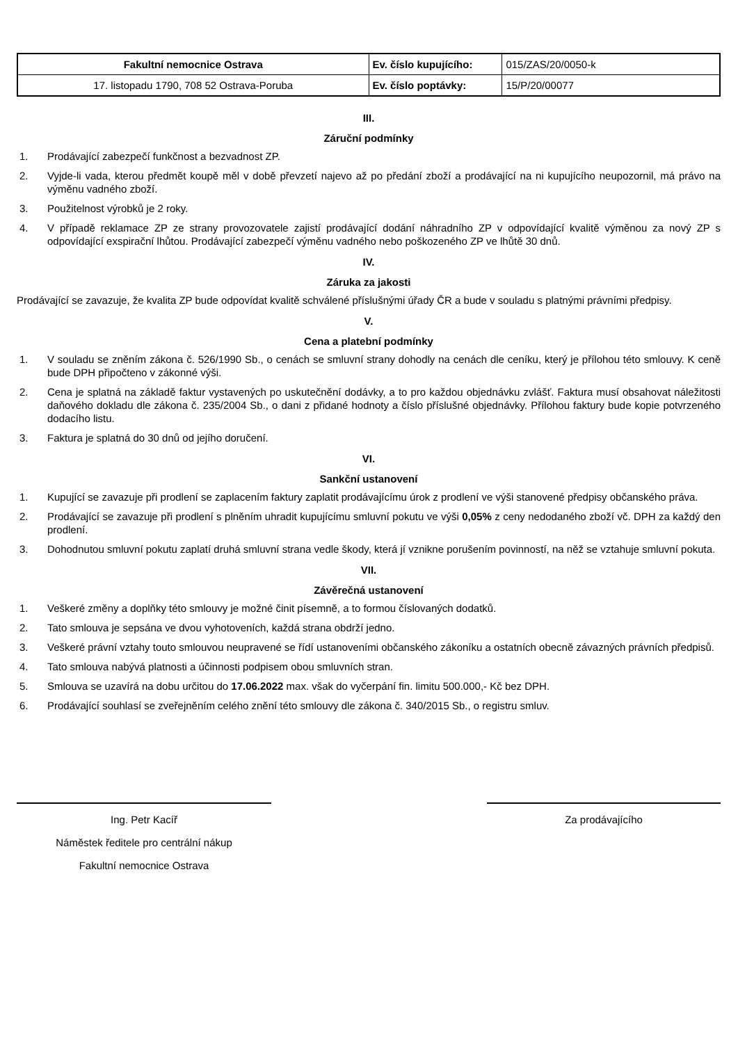| Fakultní nemocnice Ostrava | Ev. číslo kupujícího: | 015/ZAS/20/0050-k |
| 17. listopadu 1790, 708 52 Ostrava-Poruba | Ev. číslo poptávky: | 15/P/20/00077 |
III.
Záruční podmínky
1. Prodávající zabezpečí funkčnost a bezvadnost ZP.
2. Vyjde-li vada, kterou předmět koupě měl v době převzetí najevo až po předání zboží a prodávající na ni kupujícího neupozornil, má právo na výměnu vadného zboží.
3. Použitelnost výrobků je 2 roky.
4. V případě reklamace ZP ze strany provozovatele zajistí prodávající dodání náhradního ZP v odpovídající kvalitě výměnou za nový ZP s odpovídající exspirační lhůtou. Prodávající zabezpečí výměnu vadného nebo poškozeného ZP ve lhůtě 30 dnů.
IV.
Záruka za jakosti
Prodávající se zavazuje, že kvalita ZP bude odpovídat kvalitě schválené příslušnými úřady ČR a bude v souladu s platnými právními předpisy.
V.
Cena a platební podmínky
1. V souladu se zněním zákona č. 526/1990 Sb., o cenách se smluvní strany dohodly na cenách dle ceníku, který je přílohou této smlouvy. K ceně bude DPH připočteno v zákonné výši.
2. Cena je splatná na základě faktur vystavených po uskutečnění dodávky, a to pro každou objednávku zvlášť. Faktura musí obsahovat náležitosti daňového dokladu dle zákona č. 235/2004 Sb., o dani z přidané hodnoty a číslo příslušné objednávky. Přílohou faktury bude kopie potvrzeného dodacího listu.
3. Faktura je splatná do 30 dnů od jejího doručení.
VI.
Sankční ustanovení
1. Kupující se zavazuje při prodlení se zaplacením faktury zaplatit prodávajícímu úrok z prodlení ve výši stanovené předpisy občanského práva.
2. Prodávající se zavazuje při prodlení s plněním uhradit kupujícímu smluvní pokutu ve výši 0,05% z ceny nedodaného zboží vč. DPH za každý den prodlení.
3. Dohodnutou smluvní pokutu zaplatí druhá smluvní strana vedle škody, která jí vznikne porušením povinností, na něž se vztahuje smluvní pokuta.
VII.
Závěrečná ustanovení
1. Veškeré změny a doplňky této smlouvy je možné činit písemně, a to formou číslovaných dodatků.
2. Tato smlouva je sepsána ve dvou vyhotoveních, každá strana obdrží jedno.
3. Veškeré právní vztahy touto smlouvou neupravené se řídí ustanoveními občanského zákoníku a ostatních obecně závazných právních předpisů.
4. Tato smlouva nabývá platnosti a účinnosti podpisem obou smluvních stran.
5. Smlouva se uzavírá na dobu určitou do 17.06.2022 max. však do vyčerpání fin. limitu 500.000,- Kč bez DPH.
6. Prodávající souhlasí se zveřejněním celého znění této smlouvy dle zákona č. 340/2015 Sb., o registru smluv.
Ing. Petr Kacíř
Náměstek ředitele pro centrální nákup
Fakultní nemocnice Ostrava
Za prodávajícího